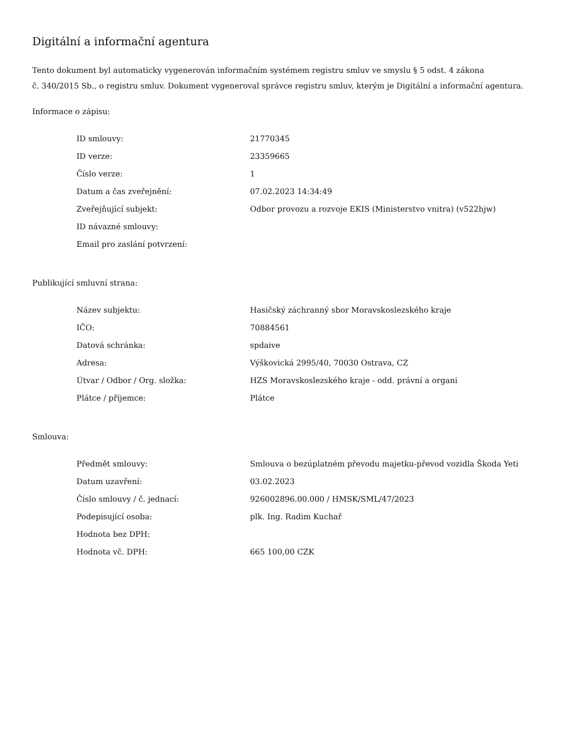Digitální a informační agentura
Tento dokument byl automaticky vygenerován informačním systémem registru smluv ve smyslu § 5 odst. 4 zákona
č. 340/2015 Sb., o registru smluv. Dokument vygeneroval správce registru smluv, kterým je Digitální a informační agentura.
Informace o zápisu:
| ID smlouvy: | 21770345 |
| ID verze: | 23359665 |
| Číslo verze: | 1 |
| Datum a čas zveřejnění: | 07.02.2023 14:34:49 |
| Zveřejňující subjekt: | Odbor provozu a rozvoje EKIS (Ministerstvo vnitra) (v522hjw) |
| ID návazné smlouvy: | |
| Email pro zaslání potvrzení: | |
Publikující smluvní strana:
| Název subjektu: | Hasičský záchranný sbor Moravskoslezského kraje |
| IČO: | 70884561 |
| Datová schránka: | spdaive |
| Adresa: | Výškovická 2995/40, 70030 Ostrava, CZ |
| Útvar / Odbor / Org. složka: | HZS Moravskoslezského kraje - odd. právní a organi |
| Plátce / příjemce: | Plátce |
Smlouva:
| Předmět smlouvy: | Smlouva o bezúplatném převodu majetku-převod vozidla Škoda Yeti |
| Datum uzavření: | 03.02.2023 |
| Číslo smlouvy / č. jednací: | 926002896.00.000 / HMSK/SML/47/2023 |
| Podepisující osoba: | plk. Ing. Radim Kuchař |
| Hodnota bez DPH: | |
| Hodnota vč. DPH: | 665 100,00 CZK |